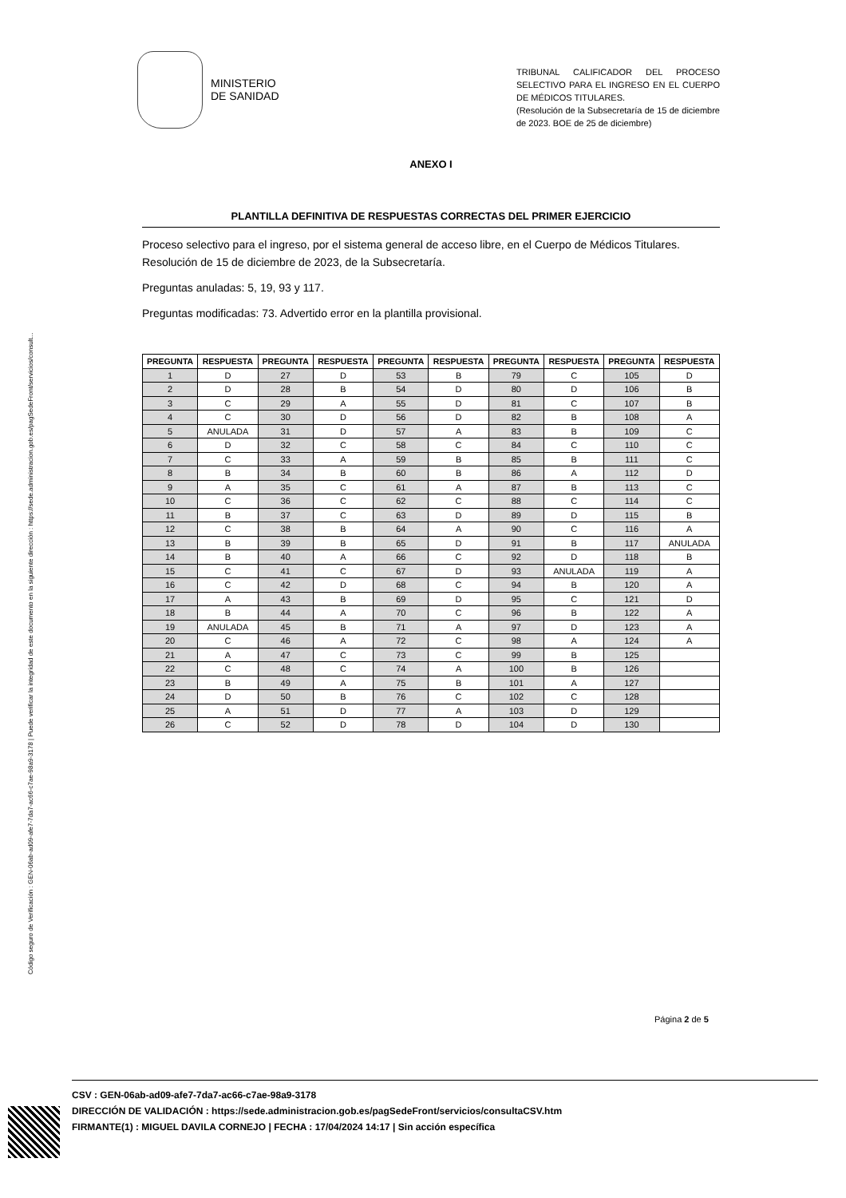Código seguro de Verificación : GEN-06ab-ad09-afe7-7da7-ac66-c7ae-98a9-3178 | Puede verificar la integridad de este documento en la siguiente dirección : https://sede.administracion.gob.es/pagSedeFront/servicios/consult...
MINISTERIO
DE SANIDAD
TRIBUNAL CALIFICADOR DEL PROCESO SELECTIVO PARA EL INGRESO EN EL CUERPO DE MÉDICOS TITULARES.
(Resolución de la Subsecretaría de 15 de diciembre de 2023. BOE de 25 de diciembre)
ANEXO I
PLANTILLA DEFINITIVA DE RESPUESTAS CORRECTAS DEL PRIMER EJERCICIO
Proceso selectivo para el ingreso, por el sistema general de acceso libre, en el Cuerpo de Médicos Titulares. Resolución de 15 de diciembre de 2023, de la Subsecretaría.
Preguntas anuladas: 5, 19, 93 y 117.
Preguntas modificadas: 73. Advertido error en la plantilla provisional.
| PREGUNTA | RESPUESTA | PREGUNTA | RESPUESTA | PREGUNTA | RESPUESTA | PREGUNTA | RESPUESTA | PREGUNTA | RESPUESTA |
| --- | --- | --- | --- | --- | --- | --- | --- | --- | --- |
| 1 | D | 27 | D | 53 | B | 79 | C | 105 | D |
| 2 | D | 28 | B | 54 | D | 80 | D | 106 | B |
| 3 | C | 29 | A | 55 | D | 81 | C | 107 | B |
| 4 | C | 30 | D | 56 | D | 82 | B | 108 | A |
| 5 | ANULADA | 31 | D | 57 | A | 83 | B | 109 | C |
| 6 | D | 32 | C | 58 | C | 84 | C | 110 | C |
| 7 | C | 33 | A | 59 | B | 85 | B | 111 | C |
| 8 | B | 34 | B | 60 | B | 86 | A | 112 | D |
| 9 | A | 35 | C | 61 | A | 87 | B | 113 | C |
| 10 | C | 36 | C | 62 | C | 88 | C | 114 | C |
| 11 | B | 37 | C | 63 | D | 89 | D | 115 | B |
| 12 | C | 38 | B | 64 | A | 90 | C | 116 | A |
| 13 | B | 39 | B | 65 | D | 91 | B | 117 | ANULADA |
| 14 | B | 40 | A | 66 | C | 92 | D | 118 | B |
| 15 | C | 41 | C | 67 | D | 93 | ANULADA | 119 | A |
| 16 | C | 42 | D | 68 | C | 94 | B | 120 | A |
| 17 | A | 43 | B | 69 | D | 95 | C | 121 | D |
| 18 | B | 44 | A | 70 | C | 96 | B | 122 | A |
| 19 | ANULADA | 45 | B | 71 | A | 97 | D | 123 | A |
| 20 | C | 46 | A | 72 | C | 98 | A | 124 | A |
| 21 | A | 47 | C | 73 | C | 99 | B | 125 | |
| 22 | C | 48 | C | 74 | A | 100 | B | 126 | |
| 23 | B | 49 | A | 75 | B | 101 | A | 127 | |
| 24 | D | 50 | B | 76 | C | 102 | C | 128 | |
| 25 | A | 51 | D | 77 | A | 103 | D | 129 | |
| 26 | C | 52 | D | 78 | D | 104 | D | 130 | |
Página 2 de 5
CSV : GEN-06ab-ad09-afe7-7da7-ac66-c7ae-98a9-3178
DIRECCIÓN DE VALIDACIÓN : https://sede.administracion.gob.es/pagSedeFront/servicios/consultaCSV.htm
FIRMANTE(1) : MIGUEL DAVILA CORNEJO | FECHA : 17/04/2024 14:17 | Sin acción específica